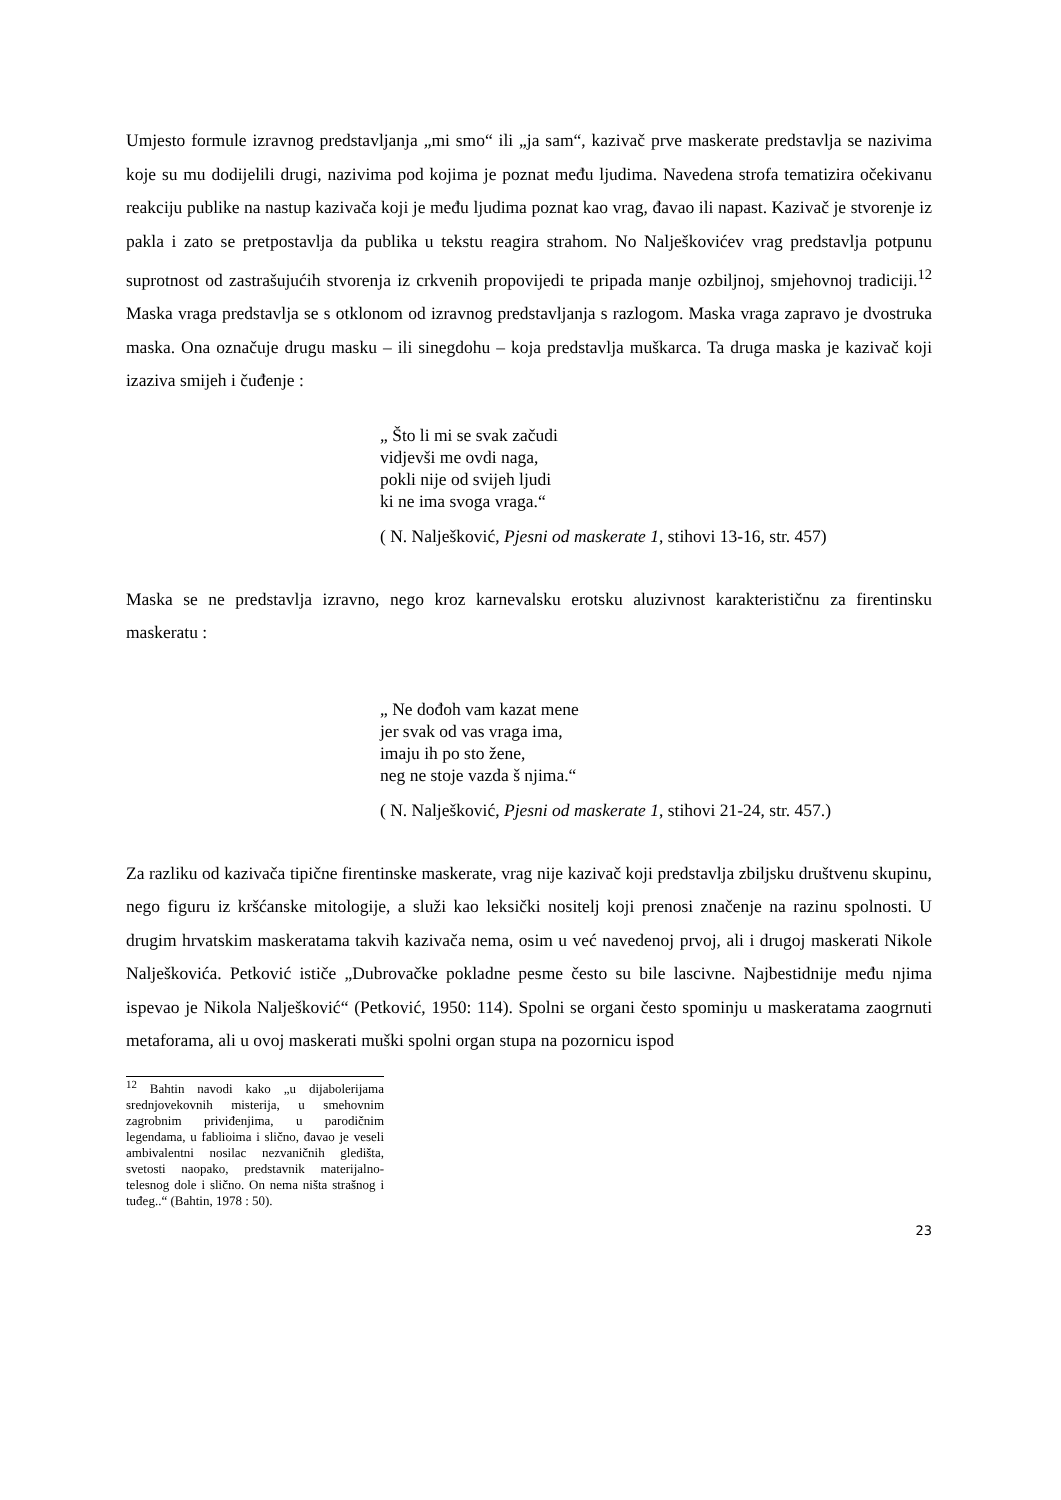Umjesto formule izravnog predstavljanja „mi smo“ ili „ja sam“, kazivač prve maskerate predstavlja se nazivima koje su mu dodijelili drugi, nazivima pod kojima je poznat među ljudima. Navedena strofa tematizira očekivanu reakciju publike na nastup kazivača koji je među ljudima poznat kao vrag, đavao ili napast. Kazivač je stvorenje iz pakla i zato se pretpostavlja da publika u tekstu reagira strahom. No Nalješkovićev vrag predstavlja potpunu suprotnost od zastrašujućih stvorenja iz crkvenih propovijedi te pripada manje ozbiljnoj, smjehovnoj tradiciji.<sup>12</sup> Maska vraga predstavlja se s otklonom od izravnog predstavljanja s razlogom. Maska vraga zapravo je dvostruka maska. Ona označuje drugu masku – ili sinegdohu – koja predstavlja muškarca. Ta druga maska je kazivač koji izaziva smijeh i čuđenje :
„ Što li mi se svak začudi
vidjevši me ovdi naga,
pokli nije od svijeh ljudi
ki ne ima svoga vraga.“
( N. Nalješković, Pjesni od maskerate 1, stihovi 13-16, str. 457)
Maska se ne predstavlja izravno, nego kroz karnevalsku erotsku aluzivnost karakterističnu za firentinsku maskeratu :
„ Ne dođoh vam kazat mene
jer svak od vas vraga ima,
imaju ih po sto žene,
neg ne stoje vazda š njima.“
( N. Nalješković, Pjesni od maskerate 1, stihovi 21-24, str. 457.)
Za razliku od kazivača tipične firentinske maskerate, vrag nije kazivač koji predstavlja zbiljsku društvenu skupinu, nego figuru iz kršćanske mitologije, a služi kao leksički nositelj koji prenosi značenje na razinu spolnosti. U drugim hrvatskim maskeratama takvih kazivača nema, osim u već navedenoj prvoj, ali i drugoj maskerati Nikole Nalješkovića. Petković ističe „Dubrovačke pokladne pesme često su bile lascivne. Najbestidnije među njima ispevao je Nikola Nalješković“ (Petković, 1950: 114). Spolni se organi često spominju u maskeratama zaogrnuti metaforama, ali u ovoj maskerati muški spolni organ stupa na pozornicu ispod
<sup>12</sup> Bahtin navodi kako „u dijabolerijama srednjovekovnih misterija, u smehovnim zagrobnim priviđenjima, u parodičnim legendama, u fablioima i slično, đavao je veseli ambivalentni nosilac nezvaničnih gledišta, svetosti naopako, predstavnik materijalno-telesnog dole i slično. On nema ništa strašnog i tuđeg..“ (Bahtin, 1978 : 50).
23